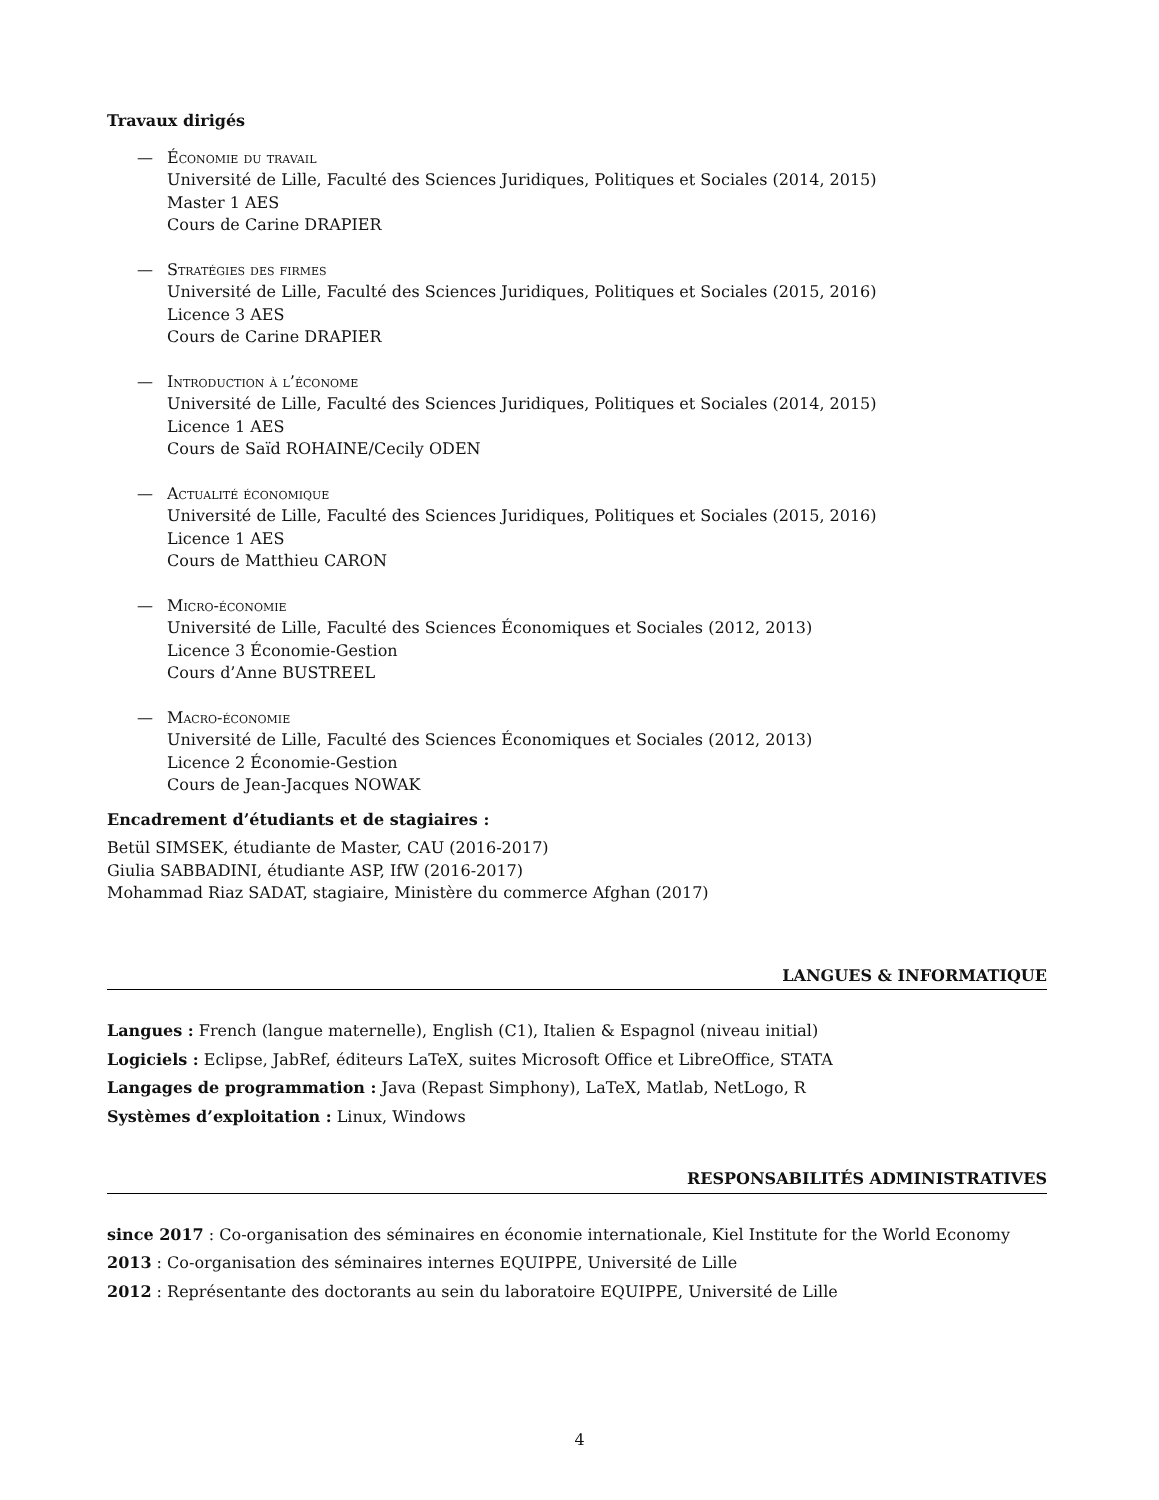Travaux dirigés
— Économie du travail
Université de Lille, Faculté des Sciences Juridiques, Politiques et Sociales (2014, 2015)
Master 1 AES
Cours de Carine DRAPIER
— Stratégies des firmes
Université de Lille, Faculté des Sciences Juridiques, Politiques et Sociales (2015, 2016)
Licence 3 AES
Cours de Carine DRAPIER
— Introduction à l’économe
Université de Lille, Faculté des Sciences Juridiques, Politiques et Sociales (2014, 2015)
Licence 1 AES
Cours de Saïd ROHAINE/Cecily ODEN
— Actualité économique
Université de Lille, Faculté des Sciences Juridiques, Politiques et Sociales (2015, 2016)
Licence 1 AES
Cours de Matthieu CARON
— Micro-économie
Université de Lille, Faculté des Sciences Économiques et Sociales (2012, 2013)
Licence 3 Économie-Gestion
Cours d’Anne BUSTREEL
— Macro-économie
Université de Lille, Faculté des Sciences Économiques et Sociales (2012, 2013)
Licence 2 Économie-Gestion
Cours de Jean-Jacques NOWAK
Encadrement d’étudiants et de stagiaires :
Betül SIMSEK, étudiante de Master, CAU (2016-2017)
Giulia SABBADINI, étudiante ASP, IfW (2016-2017)
Mohammad Riaz SADAT, stagiaire, Ministère du commerce Afghan (2017)
LANGUES & INFORMATIQUE
Langues : French (langue maternelle), English (C1), Italien & Espagnol (niveau initial)
Logiciels : Eclipse, JabRef, éditeurs LaTeX, suites Microsoft Office et LibreOffice, STATA
Langages de programmation : Java (Repast Simphony), LaTeX, Matlab, NetLogo, R
Systèmes d’exploitation : Linux, Windows
RESPONSABILITÉS ADMINISTRATIVES
since 2017 : Co-organisation des séminaires en économie internationale, Kiel Institute for the World Economy
2013 : Co-organisation des séminaires internes EQUIPPE, Université de Lille
2012 : Représentante des doctorants au sein du laboratoire EQUIPPE, Université de Lille
4